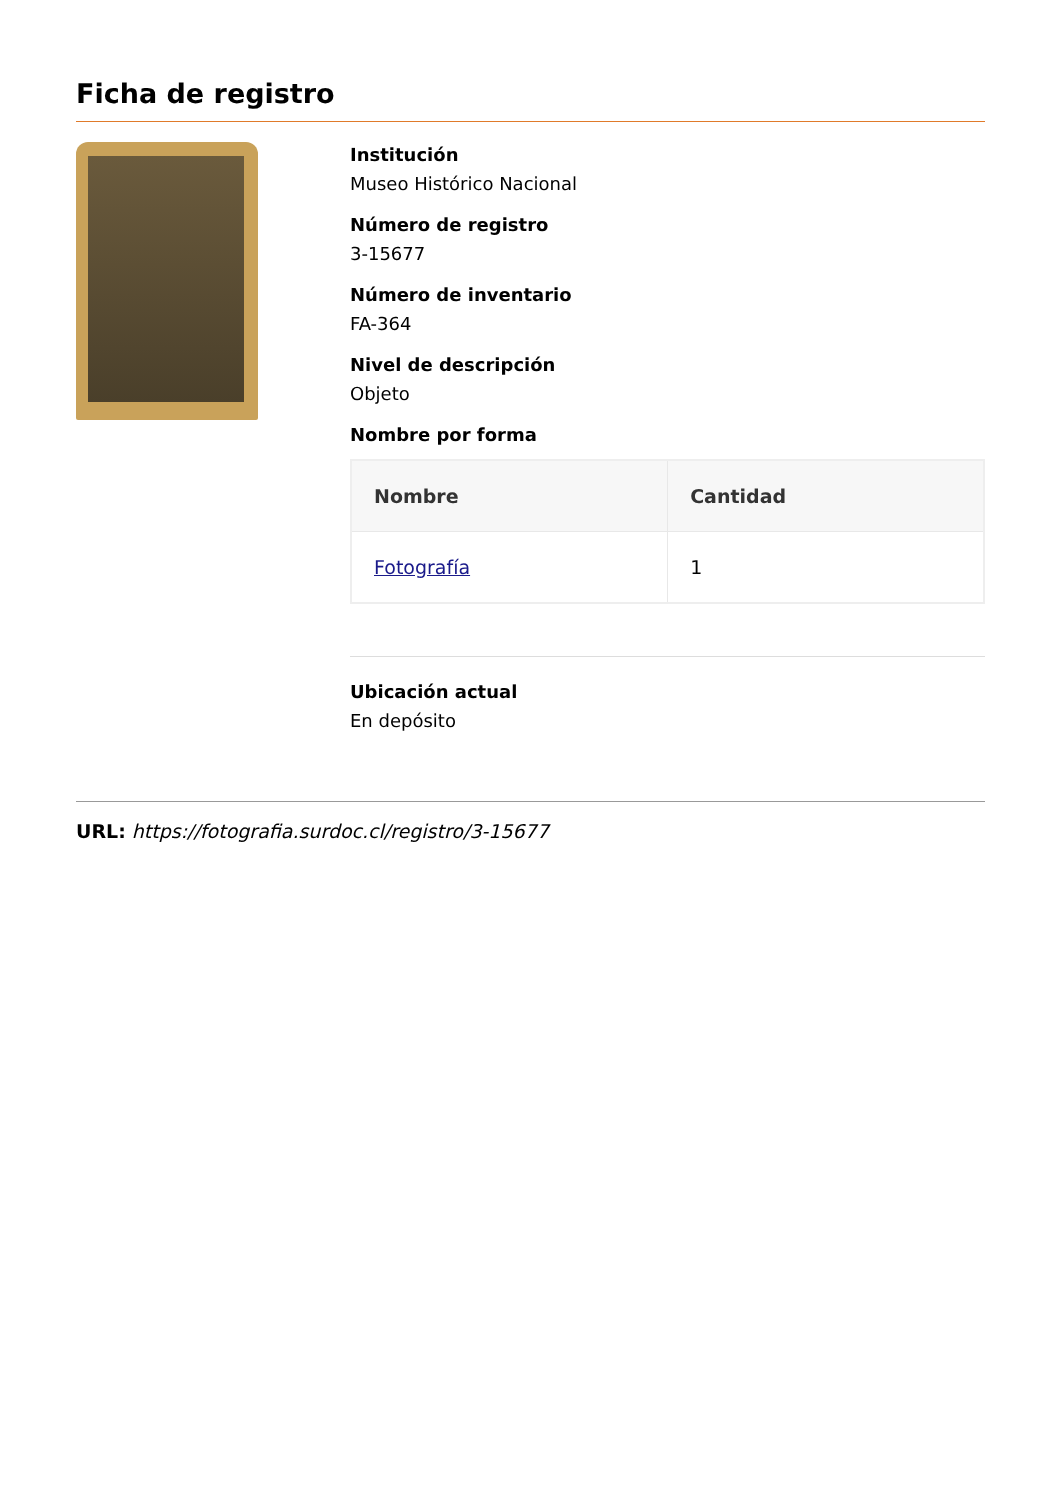Ficha de registro
Institución
Museo Histórico Nacional
Número de registro
3-15677
Número de inventario
FA-364
Nivel de descripción
Objeto
Nombre por forma
| Nombre | Cantidad |
| --- | --- |
| Fotografía | 1 |
Ubicación actual
En depósito
URL: https://fotografia.surdoc.cl/registro/3-15677